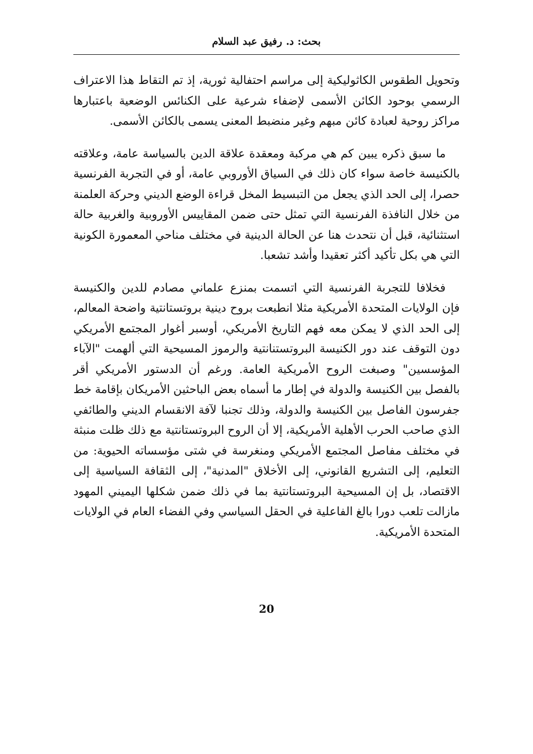بحث: د. رفيق عبد السلام
وتحويل الطقوس الكاثوليكية إلى مراسم احتفالية ثورية، إذ تم التقاط هذا الاعتراف الرسمي بوحود الكائن الأسمى لإضفاء شرعية على الكنائس الوضعية باعتبارها مراكز روحية لعبادة كائن مبهم وغير منضبط المعنى يسمى بالكائن الأسمى.
ما سبق ذكره يبين كم هي مركبة ومعقدة علاقة الدين بالسياسة عامة، وعلاقته بالكنيسة خاصة سواء كان ذلك في السياق الأوروبي عامة، أو في التجربة الفرنسية حصرا، إلى الحد الذي يجعل من التبسيط المخل قراءة الوضع الديني وحركة العلمنة من خلال النافذة الفرنسية التي تمثل حتى ضمن المقاييس الأوروبية والغربية حالة استثنائية، قبل أن نتحدث هنا عن الحالة الدينية في مختلف مناحي المعمورة الكونية التي هي بكل تأكيد أكثر تعقيدا وأشد تشعبا.
فخلافا للتجربة الفرنسية التي اتسمت بمنزع علماني مصادم للدين والكنيسة فإن الولايات المتحدة الأمريكية مثلا انطبعت بروح دينية بروتستانتية واضحة المعالم، إلى الحد الذي لا يمكن معه فهم التاريخ الأمريكي، أوسبر أغوار المجتمع الأمريكي دون التوقف عند دور الكنيسة البروتستنانتية والرموز المسيحية التي ألهمت "الآباء المؤسسين" وصبغت الروح الأمريكية العامة. ورغم أن الدستور الأمريكي أقر بالفصل بين الكنيسة والدولة في إطار ما أسماه بعض الباحثين الأمريكان بإقامة خط جفرسون الفاصل بين الكنيسة والدولة، وذلك تجنبا لآفة الانقسام الديني والطائفي الذي صاحب الحرب الأهلية الأمريكية، إلا أن الروح البروتستانتية مع ذلك ظلت منبثة في مختلف مفاصل المجتمع الأمريكي ومنغرسة في شتى مؤسساته الحيوية: من التعليم، إلى التشريع القانوني، إلى الأخلاق "المدنية"، إلى الثقافة السياسية إلى الاقتصاد، بل إن المسيحية البروتستانتية بما في ذلك ضمن شكلها اليميني المهود مازالت تلعب دورا بالغ الفاعلية في الحقل السياسي وفي الفضاء العام في الولايات المتحدة الأمريكية.
20